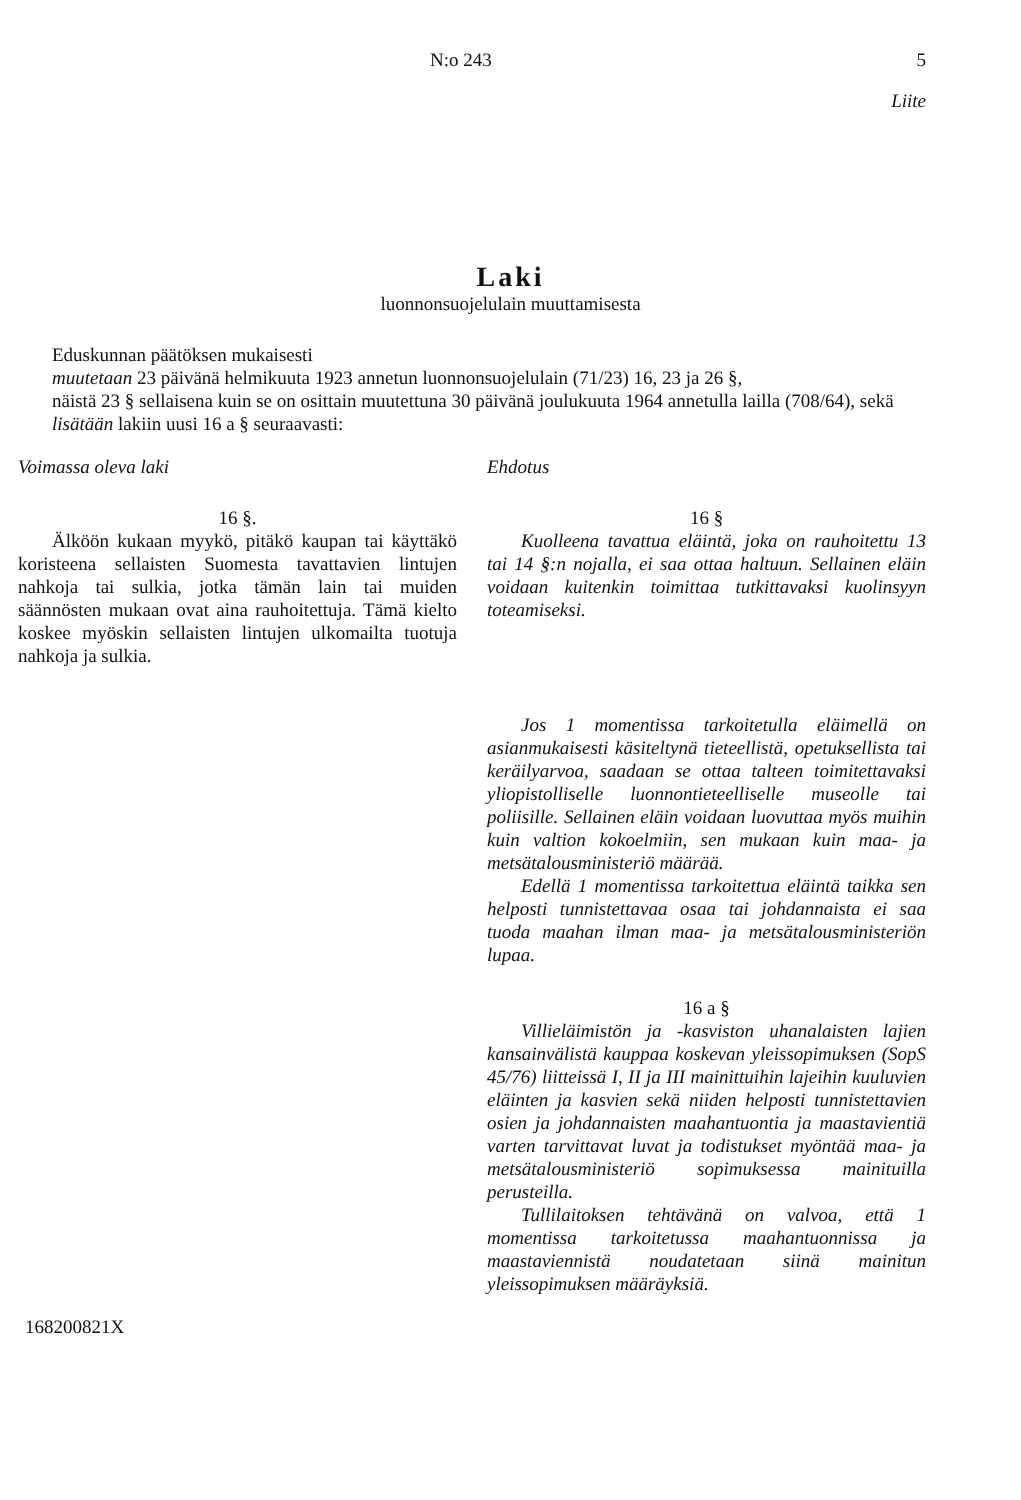N:o 243 5
Liite
Laki
luonnonsuojelulain muuttamisesta
Eduskunnan päätöksen mukaisesti
muutetaan 23 päivänä helmikuuta 1923 annetun luonnonsuojelulain (71/23) 16, 23 ja 26 §,
näistä 23 § sellaisena kuin se on osittain muutettuna 30 päivänä joulukuuta 1964 annetulla lailla (708/64), sekä
lisätään lakiin uusi 16 a § seuraavasti:
Voimassa oleva laki
16 §.
Älköön kukaan myykö, pitäkö kaupan tai käyttäkö koristeena sellaisten Suomesta tavattavien lintujen nahkoja tai sulkia, jotka tämän lain tai muiden säännösten mukaan ovat aina rauhoitettuja. Tämä kielto koskee myöskin sellaisten lintujen ulkomailta tuotuja nahkoja ja sulkia.
Ehdotus
16 §
Kuolleena tavattua eläintä, joka on rauhoitettu 13 tai 14 §:n nojalla, ei saa ottaa haltuun. Sellainen eläin voidaan kuitenkin toimittaa tutkittavaksi kuolinsyyn toteamiseksi.
Jos 1 momentissa tarkoitetulla eläimellä on asianmukaisesti käsiteltynä tieteellistä, opetuksellista tai keräilyarvoa, saadaan se ottaa talteen toimitettavaksi yliopistolliselle luonnontieteelliselle museolle tai poliisille. Sellainen eläin voidaan luovuttaa myös muihin kuin valtion kokoelmiin, sen mukaan kuin maa- ja metsätalousministeriö määrää.
Edellä 1 momentissa tarkoitettua eläintä taikka sen helposti tunnistettavaa osaa tai johdannaista ei saa tuoda maahan ilman maa- ja metsätalousministeriön lupaa.
16 a §
Villieläimistön ja -kasviston uhanalaisten lajien kansainvälistä kauppaa koskevan yleissopimuksen (SopS 45/76) liitteissä I, II ja III mainittuihin lajeihin kuuluvien eläinten ja kasvien sekä niiden helposti tunnistettavien osien ja johdannaisten maahantuontia ja maastavientiä varten tarvittavat luvat ja todistukset myöntää maa- ja metsätalousministeriö sopimuksessa mainituilla perusteilla.
Tullilaitoksen tehtävänä on valvoa, että 1 momentissa tarkoitetussa maahantuonnissa ja maastaviennistä noudatetaan siinä mainitun yleissopimuksen määräyksiä.
168200821X